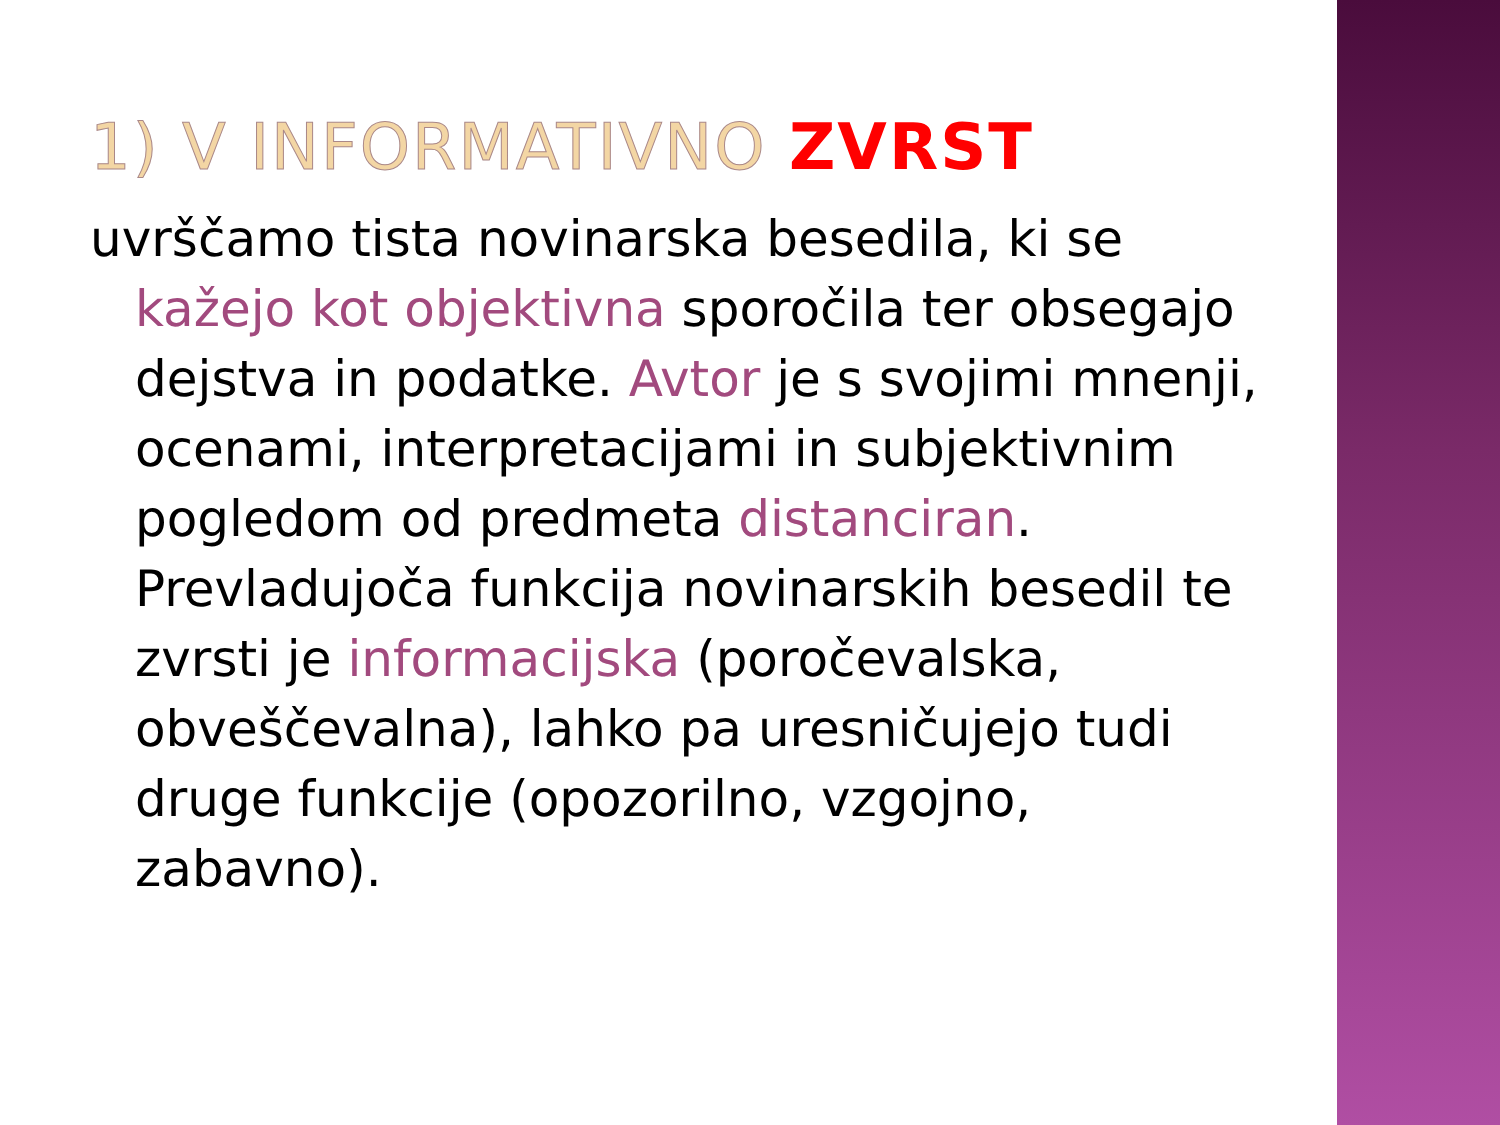1) V INFORMATIVNO ZVRST
uvrščamo tista novinarska besedila, ki se kažejo kot objektivna sporočila ter obsegajo dejstva in podatke. Avtor je s svojimi mnenji, ocenami, interpretacijami in subjektivnim pogledom od predmeta distanciran. Prevladujoča funkcija novinarskih besedil te zvrsti je informacijska (poročevalska, obveščevalna), lahko pa uresničujejo tudi druge funkcije (opozorilno, vzgojno, zabavno).